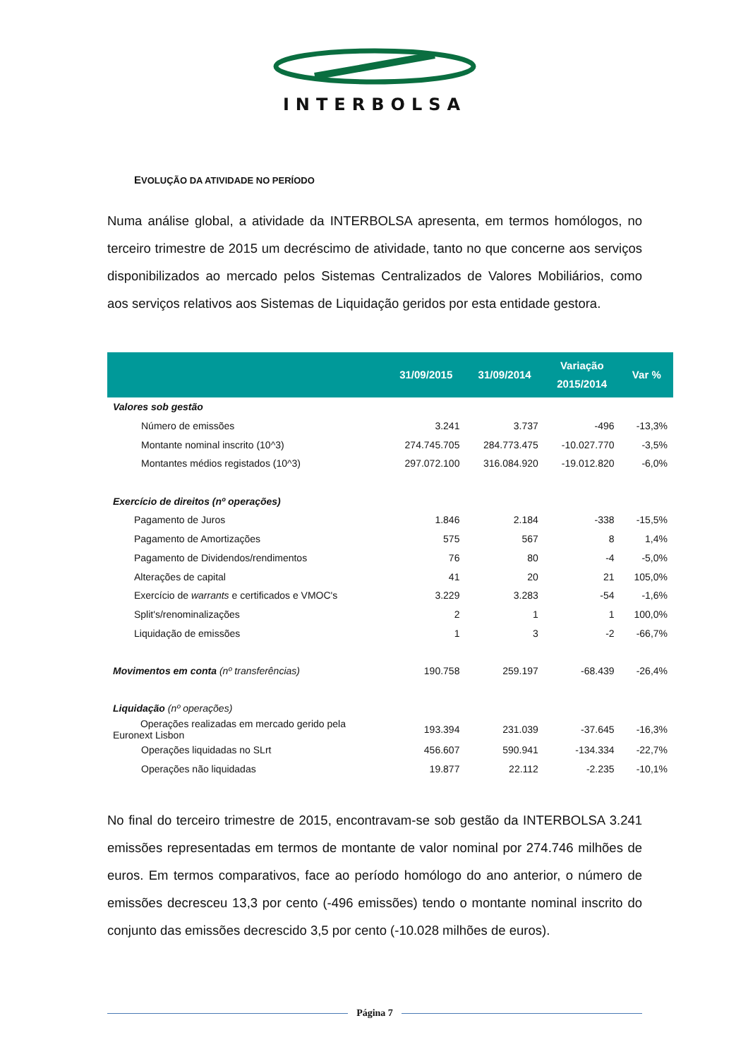INTERBOLSA
EVOLUÇÃO DA ATIVIDADE NO PERÍODO
Numa análise global, a atividade da INTERBOLSA apresenta, em termos homólogos, no terceiro trimestre de 2015 um decréscimo de atividade, tanto no que concerne aos serviços disponibilizados ao mercado pelos Sistemas Centralizados de Valores Mobiliários, como aos serviços relativos aos Sistemas de Liquidação geridos por esta entidade gestora.
| | 31/09/2015 | 31/09/2014 | Variação 2015/2014 | Var % |
| --- | --- | --- | --- | --- |
| Valores sob gestão | | | | |
| Número de emissões | 3.241 | 3.737 | -496 | -13,3% |
| Montante nominal inscrito (10^3) | 274.745.705 | 284.773.475 | -10.027.770 | -3,5% |
| Montantes médios registados (10^3) | 297.072.100 | 316.084.920 | -19.012.820 | -6,0% |
| Exercício de direitos (nº operações) | | | | |
| Pagamento de Juros | 1.846 | 2.184 | -338 | -15,5% |
| Pagamento de Amortizações | 575 | 567 | 8 | 1,4% |
| Pagamento de Dividendos/rendimentos | 76 | 80 | -4 | -5,0% |
| Alterações de capital | 41 | 20 | 21 | 105,0% |
| Exercício de warrants e certificados e VMOC's | 3.229 | 3.283 | -54 | -1,6% |
| Split's/renominalizações | 2 | 1 | 1 | 100,0% |
| Liquidação de emissões | 1 | 3 | -2 | -66,7% |
| Movimentos em conta (nº transferências) | 190.758 | 259.197 | -68.439 | -26,4% |
| Liquidação (nº operações) | | | | |
| Operações realizadas em mercado gerido pela Euronext Lisbon | 193.394 | 231.039 | -37.645 | -16,3% |
| Operações liquidadas no SLrt | 456.607 | 590.941 | -134.334 | -22,7% |
| Operações não liquidadas | 19.877 | 22.112 | -2.235 | -10,1% |
No final do terceiro trimestre de 2015, encontravam-se sob gestão da INTERBOLSA 3.241 emissões representadas em termos de montante de valor nominal por 274.746 milhões de euros. Em termos comparativos, face ao período homólogo do ano anterior, o número de emissões decresceu 13,3 por cento (-496 emissões) tendo o montante nominal inscrito do conjunto das emissões decrescido 3,5 por cento (-10.028 milhões de euros).
Página 7